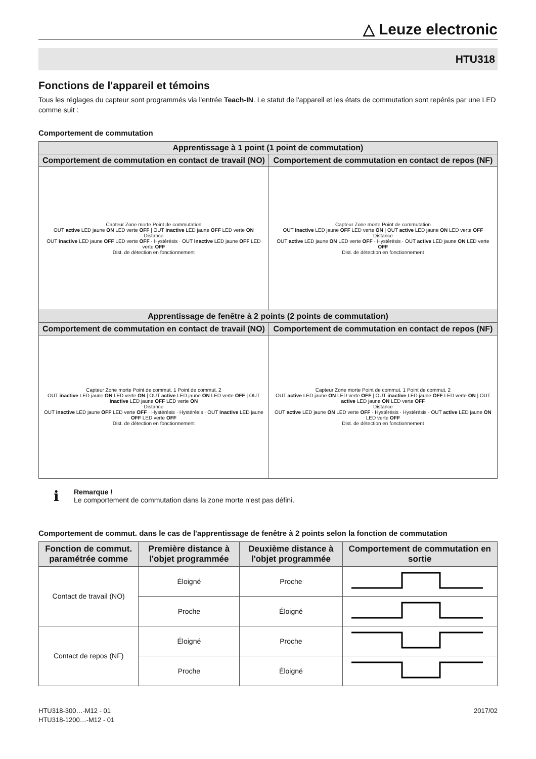△ Leuze electronic
HTU318
Fonctions de l'appareil et témoins
Tous les réglages du capteur sont programmés via l'entrée Teach-IN. Le statut de l'appareil et les états de commutation sont repérés par une LED comme suit :
Comportement de commutation
| Apprentissage à 1 point (1 point de commutation) | |
| --- | --- |
| Comportement de commutation en contact de travail (NO) | Comportement de commutation en contact de repos (NF) |
| Capteur Zone morte Point de commutation OUT active LED jaune ON LED verte OFF / OUT inactive LED jaune OFF LED verte ON Distance OUT inactive LED jaune OFF LED verte OFF · Hystérésis · OUT inactive LED jaune OFF LED verte OFF Dist. de détection en fonctionnement | Capteur Zone morte Point de commutation OUT inactive LED jaune OFF LED verte ON / OUT active LED jaune ON LED verte OFF Distance OUT active LED jaune ON LED verte OFF · Hystérésis · OUT active LED jaune ON LED verte OFF Dist. de détection en fonctionnement |
| Apprentissage de fenêtre à 2 points (2 points de commutation) | |
| Comportement de commutation en contact de travail (NO) | Comportement de commutation en contact de repos (NF) |
| Capteur Zone morte Point de commut. 1 Point de commut. 2 OUT inactive LED jaune ON LED verte ON / OUT active LED jaune ON LED verte OFF / OUT inactive LED jaune OFF LED verte ON Distance OUT inactive LED jaune OFF LED verte OFF · Hystérésis · Hystérésis · OUT inactive LED jaune OFF LED verte OFF Dist. de détection en fonctionnement | Capteur Zone morte Point de commut. 1 Point de commut. 2 OUT active LED jaune ON LED verte OFF / OUT inactive LED jaune OFF LED verte ON / OUT active LED jaune ON LED verte OFF Distance OUT active LED jaune ON LED verte OFF · Hystérésis · Hystérésis · OUT active LED jaune ON LED verte OFF Dist. de détection en fonctionnement |
ℹ
Remarque !
Le comportement de commutation dans la zone morte n'est pas défini.
Comportement de commut. dans le cas de l'apprentissage de fenêtre à 2 points selon la fonction de commutation
| Fonction de commut. paramétrée comme | Première distance à l'objet programmée | Deuxième distance à l'objet programmée | Comportement de commutation en sortie |
| --- | --- | --- | --- |
| Contact de travail (NO) | Éloigné | Proche | |
| | Proche | Éloigné | |
| Contact de repos (NF) | Éloigné | Proche | |
| | Proche | Éloigné | |
HTU318-300…-M12 - 01
HTU318-1200…-M12 - 01
2017/02